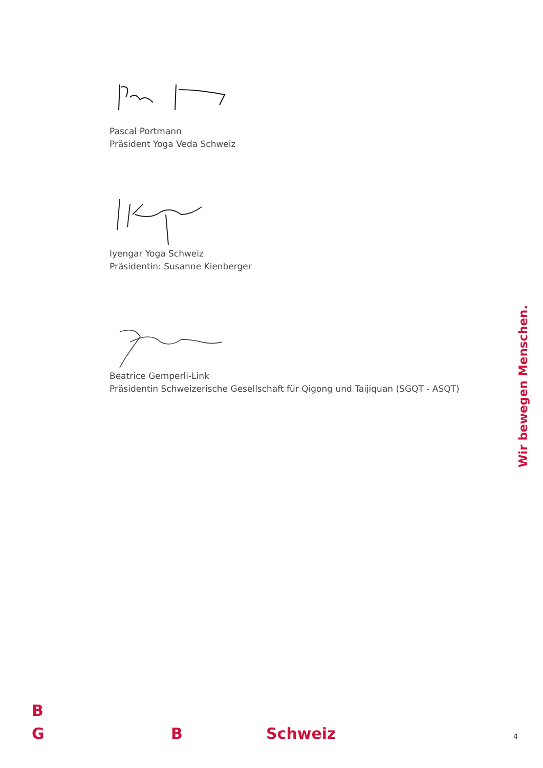Pascal Portmann
Präsident Yoga Veda Schweiz
Iyengar Yoga Schweiz
Präsidentin: Susanne Kienberger
Beatrice Gemperli-Link
Präsidentin Schweizerische Gesellschaft für Qigong und Taijiquan (SGQT - ASQT)
Wir bewegen Menschen.
B
G B Schweiz 4